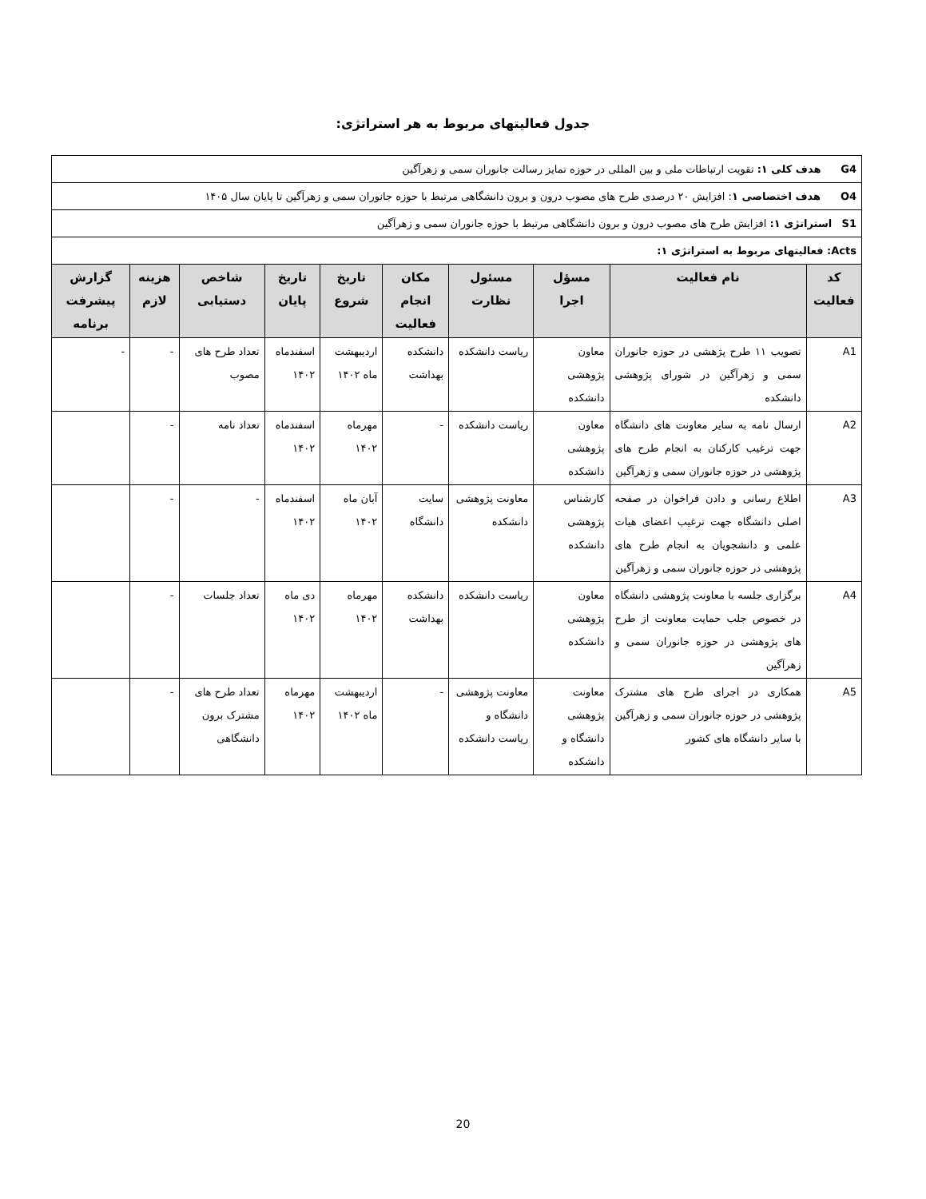جدول فعالیتهای مربوط به هر استراتژی:
| G4 هدف کلی ۱: تقویت ارتباطات ملی و بین المللی در حوزه تمایز رسالت جانوران سمی و زهرآگین | | | | | | | | | |
| O4 هدف اختصاصی ۱ : افزایش ۲۰ درصدی طرح های مصوب درون و برون دانشگاهی مرتبط با حوزه جانوران سمی و زهرآگین تا پایان سال ۱۴۰۵ | | | | | | | | | |
| S1 استراتژی ۱: افزایش طرح های مصوب درون و برون دانشگاهی مرتبط با حوزه جانوران سمی و زهرآگین | | | | | | | | | |
| Acts: فعالیتهای مربوط به استراتژی ۱: | | | | | | | | | |
| کد فعالیت | نام فعالیت | مسؤل اجرا | مسئول نظارت | مکان انجام فعالیت | تاریخ شروع | تاریخ پایان | شاخص دستیابی | هزینه لازم | گزارش پیشرفت برنامه |
| A1 | تصویب ۱۱ طرح پژهشی در حوزه جانوران سمی و زهرآگین در شورای پژوهشی دانشکده | معاون پژوهشی دانشکده | ریاست دانشکده | دانشکده بهداشت | اردیبهشت ماه ۱۴۰۲ | اسفندماه ۱۴۰۲ | تعداد طرح های مصوب | - | - |
| A2 | ارسال نامه به سایر معاونت های دانشگاه جهت ترغیب کارکنان به انجام طرح های پژوهشی در حوزه جانوران سمی و زهرآگین | معاون پژوهشی دانشکده | ریاست دانشکده | - | مهرماه ۱۴۰۲ | اسفندماه ۱۴۰۲ | تعداد نامه | - | |
| A3 | اطلاع رسانی و دادن فراخوان در صفحه اصلی دانشگاه جهت ترغیب اعضای هیات علمی و دانشجویان به انجام طرح های پژوهشی در حوزه جانوران سمی و زهرآگین | کارشناس پژوهشی دانشکده | معاونت پژوهشی دانشکده | سایت دانشگاه | آبان ماه ۱۴۰۲ | اسفندماه ۱۴۰۲ | - | - | |
| A4 | برگزاری جلسه با معاونت پژوهشی دانشگاه در خصوص جلب حمایت معاونت از طرح های پژوهشی در حوزه جانوران سمی و زهرآگین | معاون پژوهشی دانشکده | ریاست دانشکده | دانشکده بهداشت | مهرماه ۱۴۰۲ | دی ماه ۱۴۰۲ | تعداد جلسات | - | |
| A5 | همکاری در اجرای طرح های مشترک پژوهشی در حوزه جانوران سمی و زهرآگین با سایر دانشگاه های کشور | معاونت پژوهشی دانشگاه و دانشکده | معاونت پژوهشی دانشگاه و ریاست دانشکده | - | اردیبهشت ماه ۱۴۰۲ | مهرماه ۱۴۰۲ | تعداد طرح های مشترک برون دانشگاهی | - | |
20